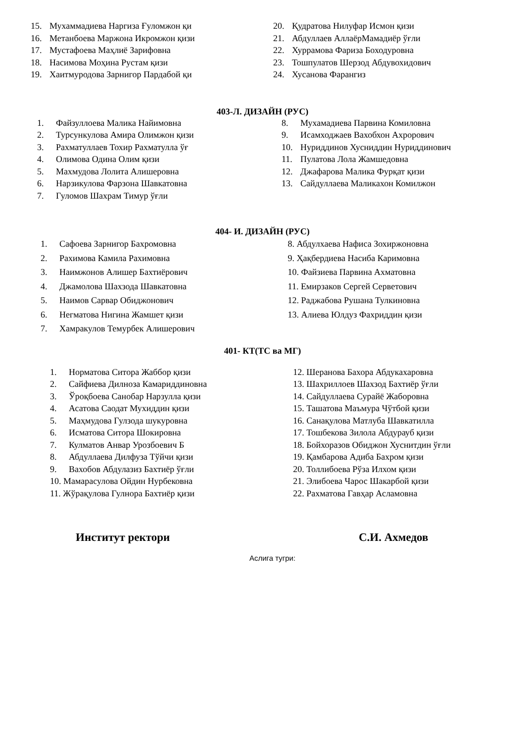15. Мухаммадиева Наргиза Ғуломжон қи
16. Метанбоева Маржона Икромжон қизи
17. Мустафоева Маҳлиё Зарифовна
18. Насимова Моҳина Рустам қизи
19. Хаитмуродова Зарнигор Пардабой қи
20. Қудратова Нилуфар Исмон қизи
21. Абдуллаев АллаёрМамадиёр ўғли
22. Хуррамова Фариза Боходуровна
23. Тошпулатов Шерзод Абдувохидович
24. Хусанова Фарангиз
403-Л. ДИЗАЙН (РУС)
1. Файзуллоева Малика Найимовна
2. Турсункулова Амира Олимжон қизи
3. Рахматуллаев Тохир Рахматулла ўғ
4. Олимова Одина Олим қизи
5. Махмудова Лолита Алишеровна
6. Нарзикулова Фарзона Шавкатовна
7. Гуломов Шахрам Тимур ўғли
8. Мухамадиева Парвина Комиловна
9. Исамходжаев Вахобхон Ахрорович
10. Нуриддинов Хусниддин Нуриддинович
11. Пулатова Лола Жамшедовна
12. Джафарова Малика Фурқат қизи
13. Сайдуллаева Маликахон Комилжон
404- И. ДИЗАЙН (РУС)
1. Сафоева Зарнигор Бахромовна
2. Рахимова Камила Рахимовна
3. Наимжонов Алишер Бахтиёрович
4. Джамолова Шахзода Шавкатовна
5. Наимов Сарвар Обиджонович
6. Негматова Нигина Жамшет қизи
7. Хамракулов Темурбек Алишерович
8. Абдулхаева Нафиса Зохиржоновна
9. Ҳақбердиева Насиба Каримовна
10. Файзиева Парвина Ахматовна
11. Емирзаков Сергей Серветович
12. Раджабова Рушана Тулкиновна
13. Алиева Юлдуз Фахриддин қизи
401- КТ(ТС ва МГ)
1. Норматова Ситора Жаббор қизи
2. Сайфиева Дилноза Камариддиновна
3. Ўроқбоева Санобар Нарзулла қизи
4. Асатова Саодат Мухиддин қизи
5. Маҳмудова Гулзода шукуровна
6. Исматова Ситора Шокировна
7. Кулматов Анвар Урозбоевич Б
8. Абдуллаева Дилфуза Тўйчи қизи
9. Вахобов Абдулазиз Бахтиёр ўғли
10. Мамарасулова Ойдин Нурбековна
11. Жўрақулова Гулнора Бахтиёр қизи
12. Шеранова Бахора Абдукахаровна
13. Шахриллоев Шахзод Бахтиёр ўғли
14. Сайдуллаева Сурайё Жаборовна
15. Ташатова Маъмура Чўтбой қизи
16. Санақулова Матлуба Шавкатилла
17. Тошбекова Зилола Абдурауб қизи
18. Бойхоразов Обиджон Хуснитдин ўғли
19. Қамбарова Адиба Бахром қизи
20. Толлибоева Рўза Илхом қизи
21. Элибоева Чарос Шакарбой қизи
22. Рахматова Гавҳар Асламовна
Институт ректори С.И. Ахмедов
Аслига тугри: